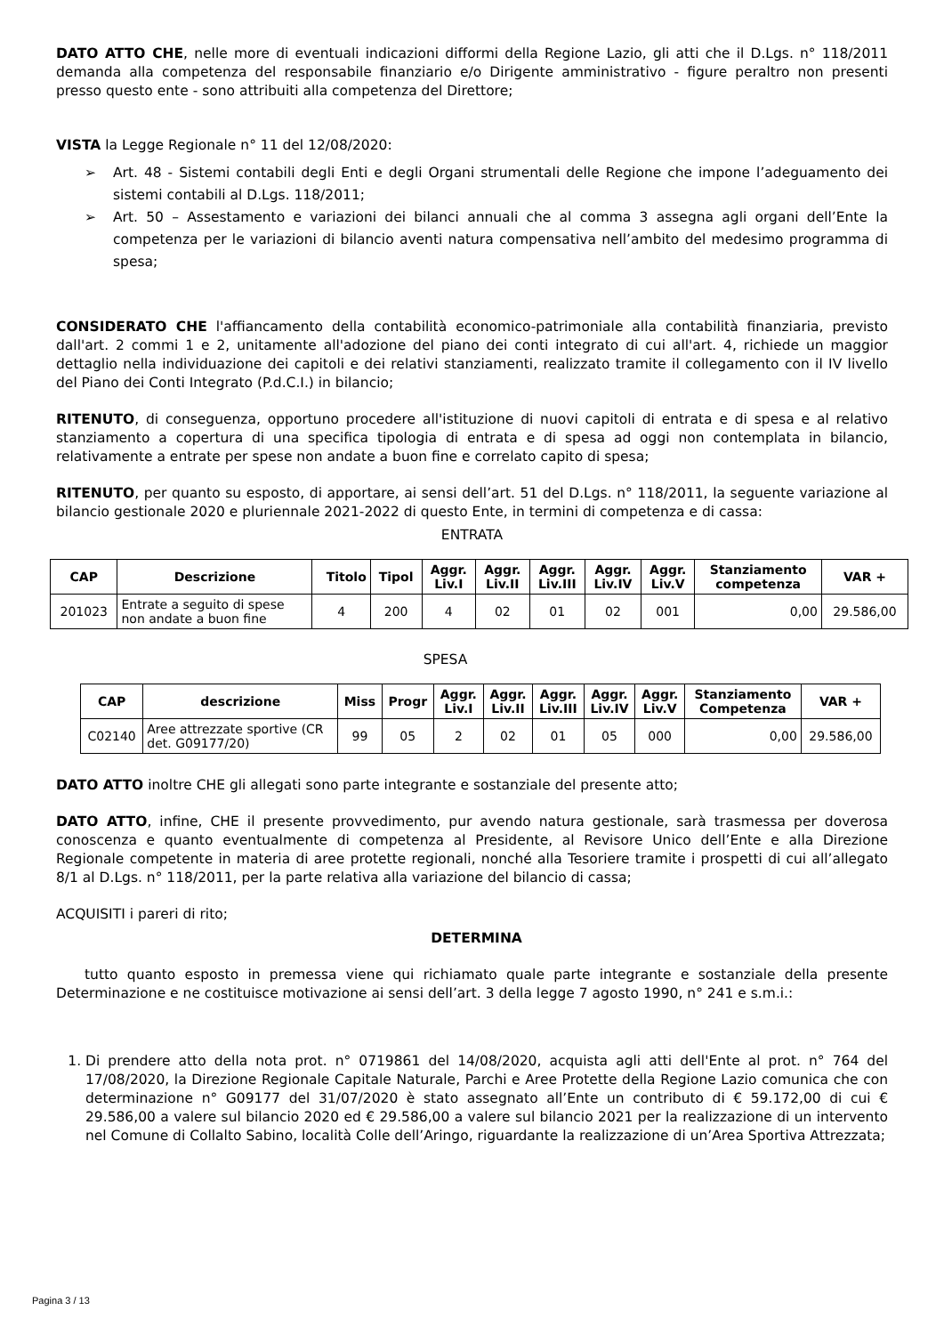DATO ATTO CHE, nelle more di eventuali indicazioni difformi della Regione Lazio, gli atti che il D.Lgs. n° 118/2011 demanda alla competenza del responsabile finanziario e/o Dirigente amministrativo - figure peraltro non presenti presso questo ente - sono attribuiti alla competenza del Direttore;
VISTA la Legge Regionale n° 11 del 12/08/2020:
➢ Art. 48 - Sistemi contabili degli Enti e degli Organi strumentali delle Regione che impone l’adeguamento dei sistemi contabili al D.Lgs. 118/2011;
➢ Art. 50 – Assestamento e variazioni dei bilanci annuali che al comma 3 assegna agli organi dell’Ente la competenza per le variazioni di bilancio aventi natura compensativa nell’ambito del medesimo programma di spesa;
CONSIDERATO CHE l'affiancamento della contabilità economico-patrimoniale alla contabilità finanziaria, previsto dall'art. 2 commi 1 e 2, unitamente all'adozione del piano dei conti integrato di cui all'art. 4, richiede un maggior dettaglio nella individuazione dei capitoli e dei relativi stanziamenti, realizzato tramite il collegamento con il IV livello del Piano dei Conti Integrato (P.d.C.I.) in bilancio;
RITENUTO, di conseguenza, opportuno procedere all'istituzione di nuovi capitoli di entrata e di spesa e al relativo stanziamento a copertura di una specifica tipologia di entrata e di spesa ad oggi non contemplata in bilancio, relativamente a entrate per spese non andate a buon fine e correlato capito di spesa;
RITENUTO, per quanto su esposto, di apportare, ai sensi dell’art. 51 del D.Lgs. n° 118/2011, la seguente variazione al bilancio gestionale 2020 e pluriennale 2021-2022 di questo Ente, in termini di competenza e di cassa:
ENTRATA
| CAP | Descrizione | Titolo | Tipol | Aggr. Liv.I | Aggr. Liv.II | Aggr. Liv.III | Aggr. Liv.IV | Aggr. Liv.V | Stanziamento competenza | VAR + |
| --- | --- | --- | --- | --- | --- | --- | --- | --- | --- | --- |
| 201023 | Entrate a seguito di spese non andate a buon fine | 4 | 200 | 4 | 02 | 01 | 02 | 001 | 0,00 | 29.586,00 |
SPESA
| CAP | descrizione | Miss | Progr | Aggr. Liv.I | Aggr. Liv.II | Aggr. Liv.III | Aggr. Liv.IV | Aggr. Liv.V | Stanziamento Competenza | VAR + |
| --- | --- | --- | --- | --- | --- | --- | --- | --- | --- | --- |
| C02140 | Aree attrezzate sportive (CR det. G09177/20) | 99 | 05 | 2 | 02 | 01 | 05 | 000 | 0,00 | 29.586,00 |
DATO ATTO inoltre CHE gli allegati sono parte integrante e sostanziale del presente atto;
DATO ATTO, infine, CHE il presente provvedimento, pur avendo natura gestionale, sarà trasmessa per doverosa conoscenza e quanto eventualmente di competenza al Presidente, al Revisore Unico dell’Ente e alla Direzione Regionale competente in materia di aree protette regionali, nonché alla Tesoriere tramite i prospetti di cui all’allegato 8/1 al D.Lgs. n° 118/2011, per la parte relativa alla variazione del bilancio di cassa;
ACQUISITI i pareri di rito;
DETERMINA
tutto quanto esposto in premessa viene qui richiamato quale parte integrante e sostanziale della presente Determinazione e ne costituisce motivazione ai sensi dell’art. 3 della legge 7 agosto 1990, n° 241 e s.m.i.:
1. Di prendere atto della nota prot. n° 0719861 del 14/08/2020, acquista agli atti dell'Ente al prot. n° 764 del 17/08/2020, la Direzione Regionale Capitale Naturale, Parchi e Aree Protette della Regione Lazio comunica che con determinazione n° G09177 del 31/07/2020 è stato assegnato all’Ente un contributo di € 59.172,00 di cui € 29.586,00 a valere sul bilancio 2020 ed € 29.586,00 a valere sul bilancio 2021 per la realizzazione di un intervento nel Comune di Collalto Sabino, località Colle dell’Aringo, riguardante la realizzazione di un’Area Sportiva Attrezzata;
Pagina 3 / 13